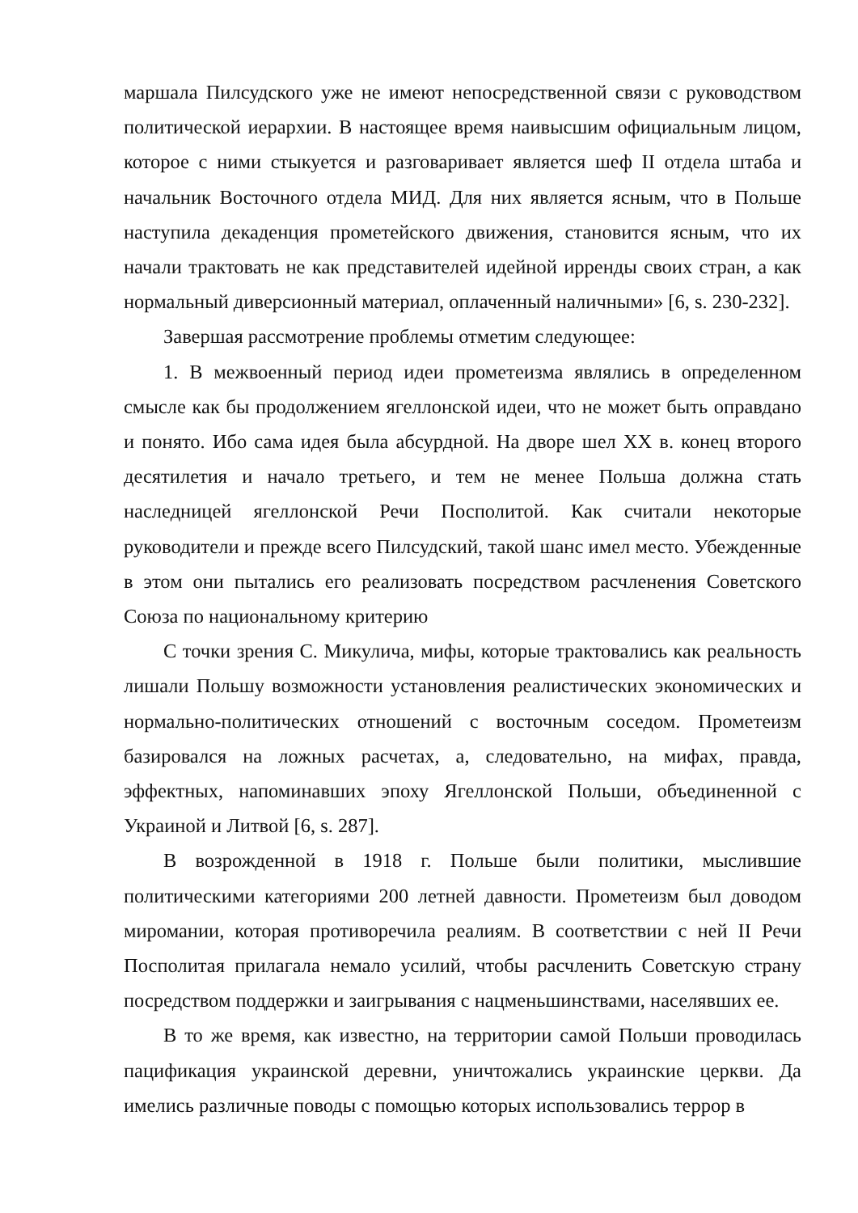маршала Пилсудского уже не имеют непосредственной связи с руководством политической иерархии. В настоящее время наивысшим официальным лицом, которое с ними стыкуется и разговаривает является шеф II отдела штаба и начальник Восточного отдела МИД. Для них является ясным, что в Польше наступила декаденция прометейского движения, становится ясным, что их начали трактовать не как представителей идейной ирренды своих стран, а как нормальный диверсионный материал, оплаченный наличными» [6, s. 230-232].
Завершая рассмотрение проблемы отметим следующее:
1. В межвоенный период идеи прометеизма являлись в определенном смысле как бы продолжением ягеллонской идеи, что не может быть оправдано и понято. Ибо сама идея была абсурдной. На дворе шел XX в. конец второго десятилетия и начало третьего, и тем не менее Польша должна стать наследницей ягеллонской Речи Посполитой. Как считали некоторые руководители и прежде всего Пилсудский, такой шанс имел место. Убежденные в этом они пытались его реализовать посредством расчленения Советского Союза по национальному критерию
С точки зрения С. Микулича, мифы, которые трактовались как реальность лишали Польшу возможности установления реалистических экономических и нормально-политических отношений с восточным соседом. Прометеизм базировался на ложных расчетах, а, следовательно, на мифах, правда, эффектных, напоминавших эпоху Ягеллонской Польши, объединенной с Украиной и Литвой [6, s. 287].
В возрожденной в 1918 г. Польше были политики, мыслившие политическими категориями 200 летней давности. Прометеизм был доводом миромании, которая противоречила реалиям. В соответствии с ней II Речи Посполитая прилагала немало усилий, чтобы расчленить Советскую страну посредством поддержки и заигрывания с нацменьшинствами, населявших ее.
В то же время, как известно, на территории самой Польши проводилась пацификация украинской деревни, уничтожались украинские церкви. Да имелись различные поводы с помощью которых использовались террор в